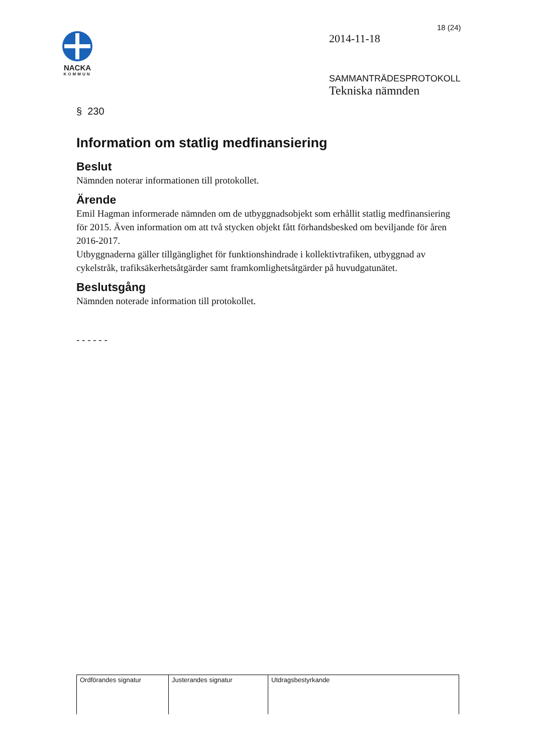18 (24)
NACKA
KOMMUN
2014-11-18
SAMMANTRÄDESPROTOKOLL
Tekniska nämnden
§ 230
Information om statlig medfinansiering
Beslut
Nämnden noterar informationen till protokollet.
Ärende
Emil Hagman informerade nämnden om de utbyggnadsobjekt som erhållit statlig medfinansiering för 2015. Även information om att två stycken objekt fått förhandsbesked om beviljande för åren 2016-2017.
Utbyggnaderna gäller tillgänglighet för funktionshindrade i kollektivtrafiken, utbyggnad av cykelstråk, trafiksäkerhetsåtgärder samt framkomlighetsåtgärder på huvudgatunätet.
Beslutsgång
Nämnden noterade information till protokollet.
- - - - - -
| Ordförandes signatur | Justerandes signatur | Utdragsbestyrkande |